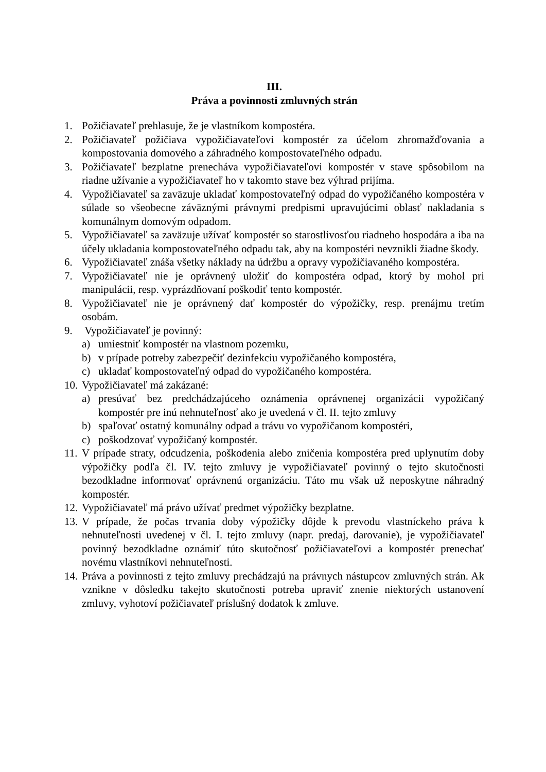III.
Práva a povinnosti zmluvných strán
1. Požičiavateľ prehlasuje, že je vlastníkom kompostéra.
2. Požičiavateľ požičiava vypožičiavateľovi kompostér za účelom zhromažďovania a kompostovania domového a záhradného kompostovateľného odpadu.
3. Požičiavateľ bezplatne prenecháva vypožičiavateľovi kompostér v stave spôsobilom na riadne užívanie a vypožičiavateľ ho v takomto stave bez výhrad prijíma.
4. Vypožičiavateľ sa zaväzuje ukladať kompostovateľný odpad do vypožičaného kompostéra v súlade so všeobecne záväznými právnymi predpismi upravujúcimi oblasť nakladania s komunálnym domovým odpadom.
5. Vypožičiavateľ sa zaväzuje užívať kompostér so starostlivosťou riadneho hospodára a iba na účely ukladania kompostovateľného odpadu tak, aby na kompostéri nevznikli žiadne škody.
6. Vypožičiavateľ znáša všetky náklady na údržbu a opravy vypožičiavaného kompostéra.
7. Vypožičiavateľ nie je oprávnený uložiť do kompostéra odpad, ktorý by mohol pri manipulácii, resp. vyprázdňovaní poškodiť tento kompostér.
8. Vypožičiavateľ nie je oprávnený dať kompostér do výpožičky, resp. prenájmu tretím osobám.
9. Vypožičiavateľ je povinný:
a) umiestniť kompostér na vlastnom pozemku,
b) v prípade potreby zabezpečiť dezinfekciu vypožičaného kompostéra,
c) ukladať kompostovateľný odpad do vypožičaného kompostéra.
10. Vypožičiavateľ má zakázané:
a) presúvať bez predchádzajúceho oznámenia oprávnenej organizácii vypožičaný kompostér pre inú nehnuteľnosť ako je uvedená v čl. II. tejto zmluvy
b) spaľovať ostatný komunálny odpad a trávu vo vypožičanom kompostéri,
c) poškodzovať vypožičaný kompostér.
11. V prípade straty, odcudzenia, poškodenia alebo zničenia kompostéra pred uplynutím doby výpožičky podľa čl. IV. tejto zmluvy je vypožičiavateľ povinný o tejto skutočnosti bezodkladne informovať oprávnenú organizáciu. Táto mu však už neposkytne náhradný kompostér.
12. Vypožičiavateľ má právo užívať predmet výpožičky bezplatne.
13. V prípade, že počas trvania doby výpožičky dôjde k prevodu vlastníckeho práva k nehnuteľnosti uvedenej v čl. I. tejto zmluvy (napr. predaj, darovanie), je vypožičiavateľ povinný bezodkladne oznámiť túto skutočnosť požičiavateľovi a kompostér prenechať novému vlastníkovi nehnuteľnosti.
14. Práva a povinnosti z tejto zmluvy prechádzajú na právnych nástupcov zmluvných strán. Ak vznikne v dôsledku takejto skutočnosti potreba upraviť znenie niektorých ustanovení zmluvy, vyhotoví požičiavateľ príslušný dodatok k zmluve.